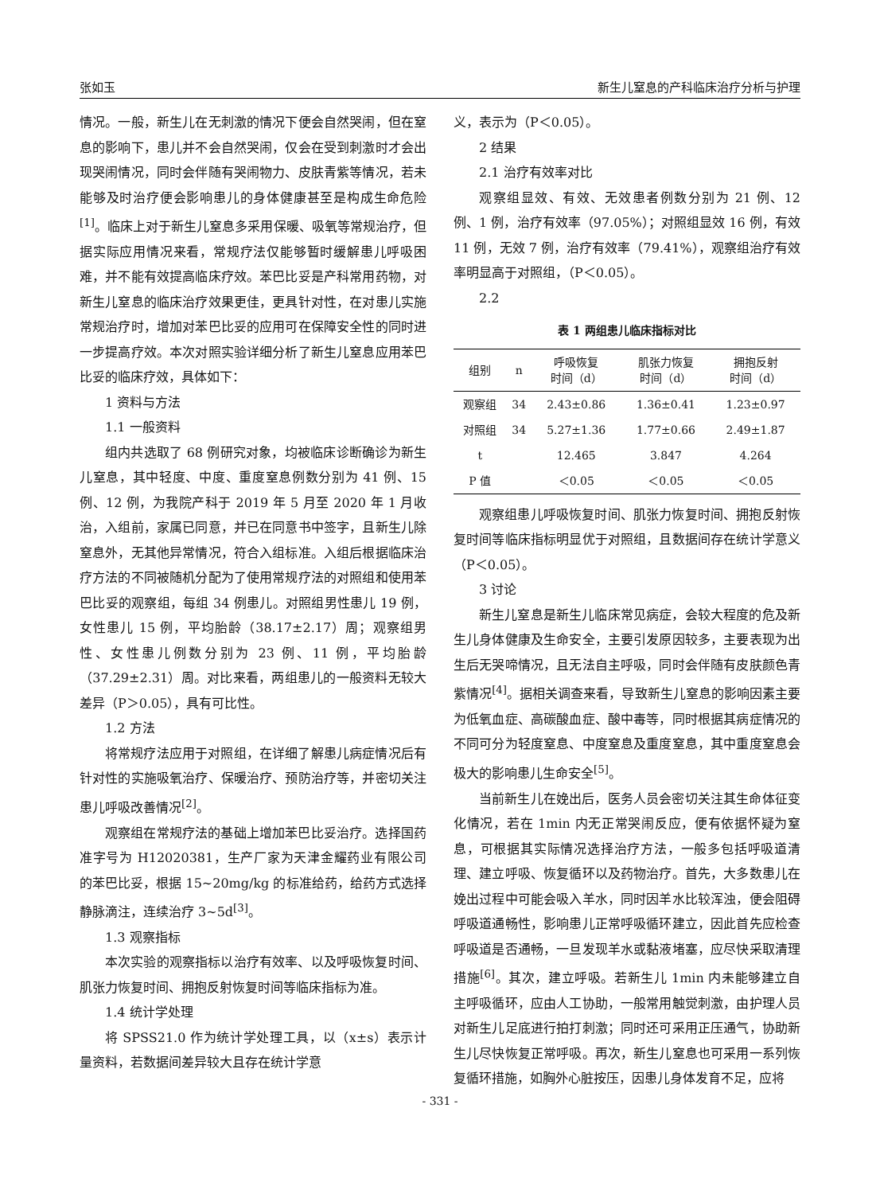张如玉 新生儿窒息的产科临床治疗分析与护理
情况。一般，新生儿在无刺激的情况下便会自然哭闹，但在窒息的影响下，患儿并不会自然哭闹，仅会在受到刺激时才会出现哭闹情况，同时会伴随有哭闹物力、皮肤青紫等情况，若未能够及时治疗便会影响患儿的身体健康甚至是构成生命危险<sup>[1]</sup>。临床上对于新生儿窒息多采用保暖、吸氧等常规治疗，但据实际应用情况来看，常规疗法仅能够暂时缓解患儿呼吸困难，并不能有效提高临床疗效。苯巴比妥是产科常用药物，对新生儿窒息的临床治疗效果更佳，更具针对性，在对患儿实施常规治疗时，增加对苯巴比妥的应用可在保障安全性的同时进一步提高疗效。本次对照实验详细分析了新生儿窒息应用苯巴比妥的临床疗效，具体如下：
1 资料与方法
1.1 一般资料
组内共选取了 68 例研究对象，均被临床诊断确诊为新生儿窒息，其中轻度、中度、重度窒息例数分别为 41 例、15 例、12 例，为我院产科于 2019 年 5 月至 2020 年 1 月收治，入组前，家属已同意，并已在同意书中签字，且新生儿除窒息外，无其他异常情况，符合入组标准。入组后根据临床治疗方法的不同被随机分配为了使用常规疗法的对照组和使用苯巴比妥的观察组，每组 34 例患儿。对照组男性患儿 19 例，女性患儿 15 例，平均胎龄（38.17±2.17）周；观察组男性、女性患儿例数分别为 23 例、11 例，平均胎龄（37.29±2.31）周。对比来看，两组患儿的一般资料无较大差异（P＞0.05），具有可比性。
1.2 方法
将常规疗法应用于对照组，在详细了解患儿病症情况后有针对性的实施吸氧治疗、保暖治疗、预防治疗等，并密切关注患儿呼吸改善情况<sup>[2]</sup>。
观察组在常规疗法的基础上增加苯巴比妥治疗。选择国药准字号为 H12020381，生产厂家为天津金耀药业有限公司的苯巴比妥，根据 15~20mg/kg 的标准给药，给药方式选择静脉滴注，连续治疗 3~5d<sup>[3]</sup>。
1.3 观察指标
本次实验的观察指标以治疗有效率、以及呼吸恢复时间、肌张力恢复时间、拥抱反射恢复时间等临床指标为准。
1.4 统计学处理
将 SPSS21.0 作为统计学处理工具，以（x±s）表示计量资料，若数据间差异较大且存在统计学意
义，表示为（P＜0.05）。
2 结果
2.1 治疗有效率对比
观察组显效、有效、无效患者例数分别为 21 例、12 例、1 例，治疗有效率（97.05%）；对照组显效 16 例，有效 11 例，无效 7 例，治疗有效率（79.41%），观察组治疗有效率明显高于对照组，（P＜0.05）。
2.2
表 1 两组患儿临床指标对比
| 组别 | n | 呼吸恢复 时间（d） | 肌张力恢复 时间（d） | 拥抱反射 时间（d） |
| --- | --- | --- | --- | --- |
| 观察组 | 34 | 2.43±0.86 | 1.36±0.41 | 1.23±0.97 |
| 对照组 | 34 | 5.27±1.36 | 1.77±0.66 | 2.49±1.87 |
| t | | 12.465 | 3.847 | 4.264 |
| P 值 | | ＜0.05 | ＜0.05 | ＜0.05 |
观察组患儿呼吸恢复时间、肌张力恢复时间、拥抱反射恢复时间等临床指标明显优于对照组，且数据间存在统计学意义（P＜0.05）。
3 讨论
新生儿窒息是新生儿临床常见病症，会较大程度的危及新生儿身体健康及生命安全，主要引发原因较多，主要表现为出生后无哭啼情况，且无法自主呼吸，同时会伴随有皮肤颜色青紫情况<sup>[4]</sup>。据相关调查来看，导致新生儿窒息的影响因素主要为低氧血症、高碳酸血症、酸中毒等，同时根据其病症情况的不同可分为轻度窒息、中度窒息及重度窒息，其中重度窒息会极大的影响患儿生命安全<sup>[5]</sup>。
当前新生儿在娩出后，医务人员会密切关注其生命体征变化情况，若在 1min 内无正常哭闹反应，便有依据怀疑为窒息，可根据其实际情况选择治疗方法，一般多包括呼吸道清理、建立呼吸、恢复循环以及药物治疗。首先，大多数患儿在娩出过程中可能会吸入羊水，同时因羊水比较浑浊，便会阻碍呼吸道通畅性，影响患儿正常呼吸循环建立，因此首先应检查呼吸道是否通畅，一旦发现羊水或黏液堵塞，应尽快采取清理措施<sup>[6]</sup>。其次，建立呼吸。若新生儿 1min 内未能够建立自主呼吸循环，应由人工协助，一般常用触觉刺激，由护理人员对新生儿足底进行拍打刺激；同时还可采用正压通气，协助新生儿尽快恢复正常呼吸。再次，新生儿窒息也可采用一系列恢复循环措施，如胸外心脏按压，因患儿身体发育不足，应将
- 331 -